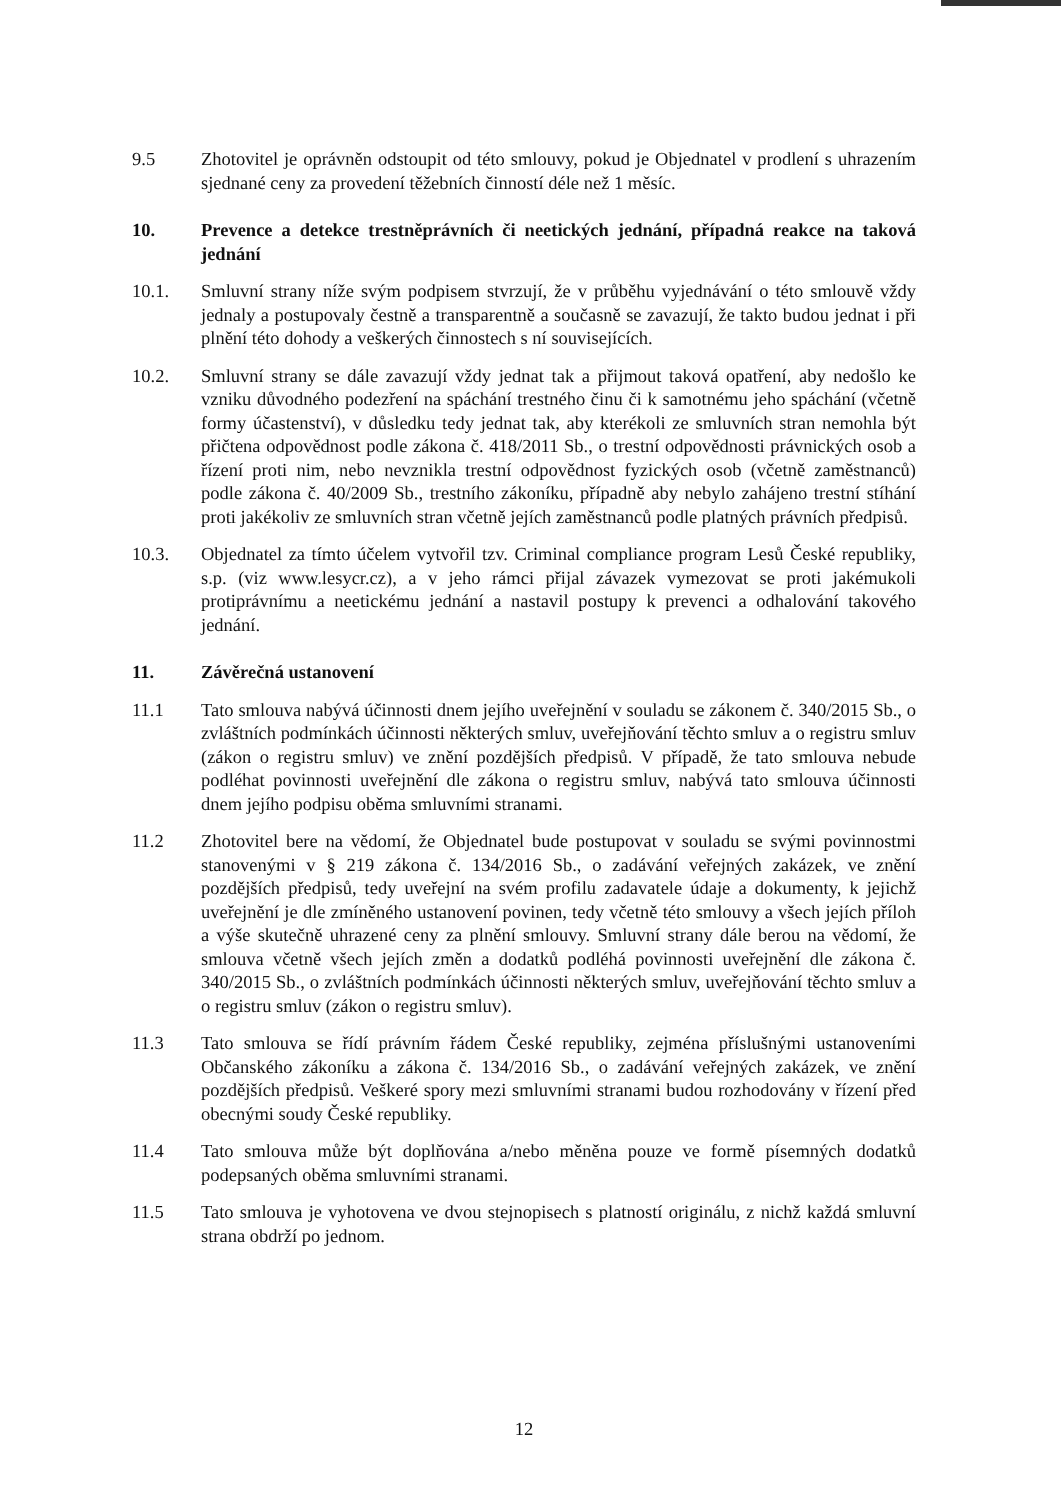9.5 Zhotovitel je oprávněn odstoupit od této smlouvy, pokud je Objednatel v prodlení s uhrazením sjednané ceny za provedení těžebních činností déle než 1 měsíc.
10. Prevence a detekce trestněprávních či neetických jednání, případná reakce na taková jednání
10.1. Smluvní strany níže svým podpisem stvrzují, že v průběhu vyjednávání o této smlouvě vždy jednaly a postupovaly čestně a transparentně a současně se zavazují, že takto budou jednat i při plnění této dohody a veškerých činnostech s ní souvisejících.
10.2. Smluvní strany se dále zavazují vždy jednat tak a přijmout taková opatření, aby nedošlo ke vzniku důvodného podezření na spáchání trestného činu či k samotnému jeho spáchání (včetně formy účastenství), v důsledku tedy jednat tak, aby kterékoli ze smluvních stran nemohla být přičtena odpovědnost podle zákona č. 418/2011 Sb., o trestní odpovědnosti právnických osob a řízení proti nim, nebo nevznikla trestní odpovědnost fyzických osob (včetně zaměstnanců) podle zákona č. 40/2009 Sb., trestního zákoníku, případně aby nebylo zahájeno trestní stíhání proti jakékoliv ze smluvních stran včetně jejích zaměstnanců podle platných právních předpisů.
10.3. Objednatel za tímto účelem vytvořil tzv. Criminal compliance program Lesů České republiky, s.p. (viz www.lesycr.cz), a v jeho rámci přijal závazek vymezovat se proti jakémukoli protiprávnímu a neetickému jednání a nastavil postupy k prevenci a odhalování takového jednání.
11. Závěrečná ustanovení
11.1 Tato smlouva nabývá účinnosti dnem jejího uveřejnění v souladu se zákonem č. 340/2015 Sb., o zvláštních podmínkách účinnosti některých smluv, uveřejňování těchto smluv a o registru smluv (zákon o registru smluv) ve znění pozdějších předpisů. V případě, že tato smlouva nebude podléhat povinnosti uveřejnění dle zákona o registru smluv, nabývá tato smlouva účinnosti dnem jejího podpisu oběma smluvními stranami.
11.2 Zhotovitel bere na vědomí, že Objednatel bude postupovat v souladu se svými povinnostmi stanovenými v § 219 zákona č. 134/2016 Sb., o zadávání veřejných zakázek, ve znění pozdějších předpisů, tedy uveřejní na svém profilu zadavatele údaje a dokumenty, k jejichž uveřejnění je dle zmíněného ustanovení povinen, tedy včetně této smlouvy a všech jejích příloh a výše skutečně uhrazené ceny za plnění smlouvy. Smluvní strany dále berou na vědomí, že smlouva včetně všech jejích změn a dodatků podléhá povinnosti uveřejnění dle zákona č. 340/2015 Sb., o zvláštních podmínkách účinnosti některých smluv, uveřejňování těchto smluv a o registru smluv (zákon o registru smluv).
11.3 Tato smlouva se řídí právním řádem České republiky, zejména příslušnými ustanoveními Občanského zákoníku a zákona č. 134/2016 Sb., o zadávání veřejných zakázek, ve znění pozdějších předpisů. Veškeré spory mezi smluvními stranami budou rozhodovány v řízení před obecnými soudy České republiky.
11.4 Tato smlouva může být doplňována a/nebo měněna pouze ve formě písemných dodatků podepsaných oběma smluvními stranami.
11.5 Tato smlouva je vyhotovena ve dvou stejnopisech s platností originálu, z nichž každá smluvní strana obdrží po jednom.
12